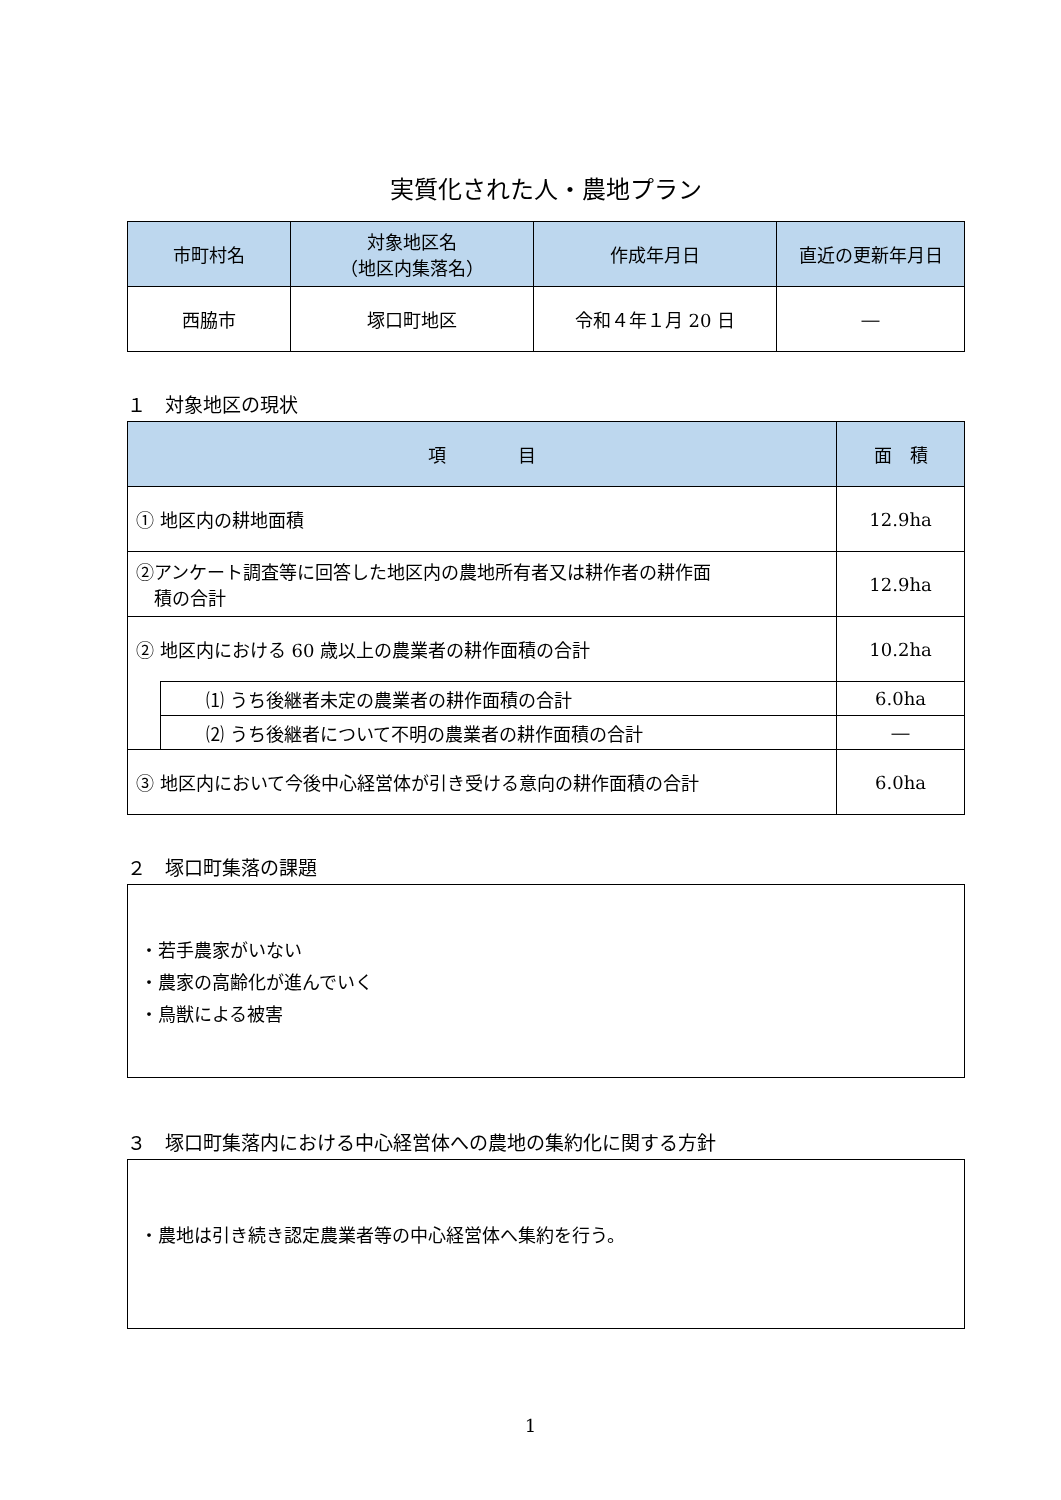実質化された人・農地プラン
| 市町村名 | 対象地区名 （地区内集落名） | 作成年月日 | 直近の更新年月日 |
| --- | --- | --- | --- |
| 西脇市 | 塚口町地区 | 令和４年１月 20 日 | ― |
１　対象地区の現状
| 項 目 | | 面 積 |
| --- | --- | --- |
| ① 地区内の耕地面積 | | 12.9ha |
| ②アンケート調査等に回答した地区内の農地所有者又は耕作者の耕作面 積の合計 | | 12.9ha |
| ② 地区内における 60 歳以上の農業者の耕作面積の合計 | | 10.2ha |
| | ⑴ うち後継者未定の農業者の耕作面積の合計 | 6.0ha |
| | ⑵ うち後継者について不明の農業者の耕作面積の合計 | ― |
| ③ 地区内において今後中心経営体が引き受ける意向の耕作面積の合計 | | 6.0ha |
２　塚口町集落の課題
・若手農家がいない
・農家の高齢化が進んでいく
・鳥獣による被害
３　塚口町集落内における中心経営体への農地の集約化に関する方針
・農地は引き続き認定農業者等の中心経営体へ集約を行う。
1